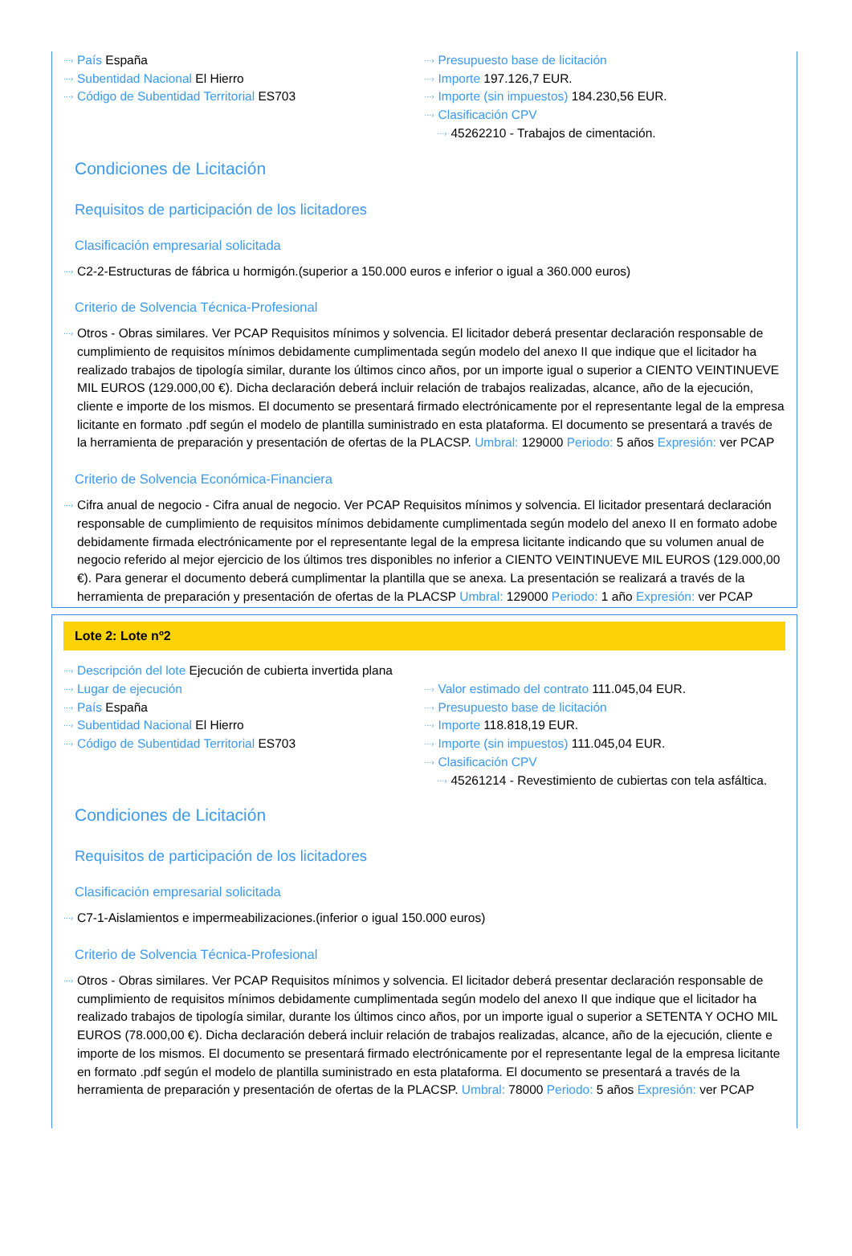···› País España
···› Subentidad Nacional El Hierro
···› Código de Subentidad Territorial ES703
···› Presupuesto base de licitación
···› Importe 197.126,7 EUR.
···› Importe (sin impuestos) 184.230,56 EUR.
···› Clasificación CPV
···› 45262210 - Trabajos de cimentación.
Condiciones de Licitación
Requisitos de participación de los licitadores
Clasificación empresarial solicitada
···› C2-2-Estructuras de fábrica u hormigón.(superior a 150.000 euros e inferior o igual a 360.000 euros)
Criterio de Solvencia Técnica-Profesional
···› Otros - Obras similares. Ver PCAP Requisitos mínimos y solvencia. El licitador deberá presentar declaración responsable de cumplimiento de requisitos mínimos debidamente cumplimentada según modelo del anexo II que indique que el licitador ha realizado trabajos de tipología similar, durante los últimos cinco años, por un importe igual o superior a CIENTO VEINTINUEVE MIL EUROS (129.000,00 €). Dicha declaración deberá incluir relación de trabajos realizadas, alcance, año de la ejecución, cliente e importe de los mismos. El documento se presentará firmado electrónicamente por el representante legal de la empresa licitante en formato .pdf según el modelo de plantilla suministrado en esta plataforma. El documento se presentará a través de la herramienta de preparación y presentación de ofertas de la PLACSP. Umbral: 129000 Periodo: 5 años Expresión: ver PCAP
Criterio de Solvencia Económica-Financiera
···› Cifra anual de negocio - Cifra anual de negocio. Ver PCAP Requisitos mínimos y solvencia. El licitador presentará declaración responsable de cumplimiento de requisitos mínimos debidamente cumplimentada según modelo del anexo II en formato adobe debidamente firmada electrónicamente por el representante legal de la empresa licitante indicando que su volumen anual de negocio referido al mejor ejercicio de los últimos tres disponibles no inferior a CIENTO VEINTINUEVE MIL EUROS (129.000,00 €). Para generar el documento deberá cumplimentar la plantilla que se anexa. La presentación se realizará a través de la herramienta de preparación y presentación de ofertas de la PLACSP Umbral: 129000 Periodo: 1 año Expresión: ver PCAP
Lote 2: Lote nº2
···› Descripción del lote Ejecución de cubierta invertida plana
···› Lugar de ejecución
···› País España
···› Subentidad Nacional El Hierro
···› Código de Subentidad Territorial ES703
···› Valor estimado del contrato 111.045,04 EUR.
···› Presupuesto base de licitación
···› Importe 118.818,19 EUR.
···› Importe (sin impuestos) 111.045,04 EUR.
···› Clasificación CPV
···› 45261214 - Revestimiento de cubiertas con tela asfáltica.
Condiciones de Licitación
Requisitos de participación de los licitadores
Clasificación empresarial solicitada
···› C7-1-Aislamientos e impermeabilizaciones.(inferior o igual 150.000 euros)
Criterio de Solvencia Técnica-Profesional
···› Otros - Obras similares. Ver PCAP Requisitos mínimos y solvencia. El licitador deberá presentar declaración responsable de cumplimiento de requisitos mínimos debidamente cumplimentada según modelo del anexo II que indique que el licitador ha realizado trabajos de tipología similar, durante los últimos cinco años, por un importe igual o superior a SETENTA Y OCHO MIL EUROS (78.000,00 €). Dicha declaración deberá incluir relación de trabajos realizadas, alcance, año de la ejecución, cliente e importe de los mismos. El documento se presentará firmado electrónicamente por el representante legal de la empresa licitante en formato .pdf según el modelo de plantilla suministrado en esta plataforma. El documento se presentará a través de la herramienta de preparación y presentación de ofertas de la PLACSP. Umbral: 78000 Periodo: 5 años Expresión: ver PCAP